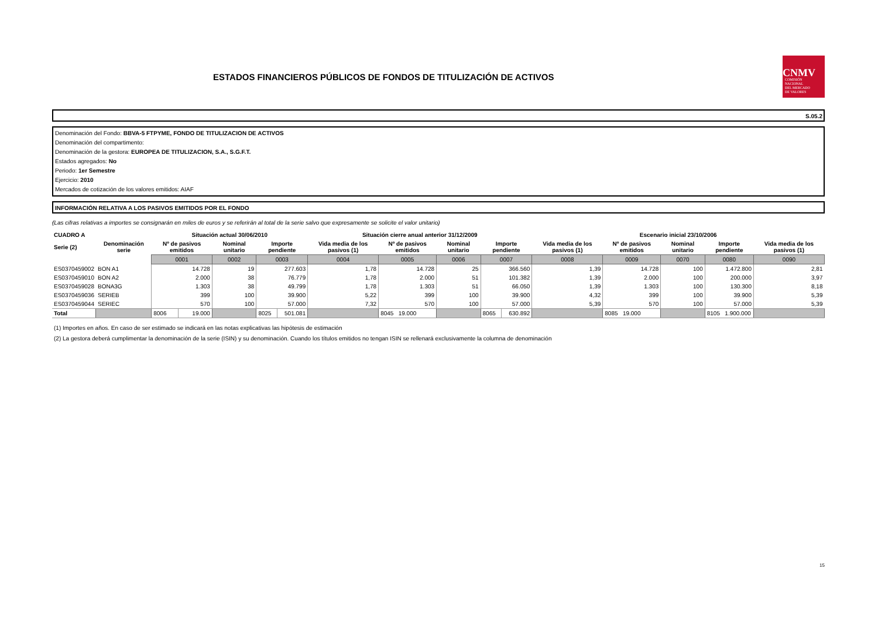ESTADOS FINANCIEROS PÚBLICOS DE FONDOS DE TITULIZACIÓN DE ACTIVOS
CNMV
COMISIÓN
NACIONAL
DEL MERCADO
DE VALORES
S.05.2
Denominación del Fondo: BBVA-5 FTPYME, FONDO DE TITULIZACION DE ACTIVOS
Denominación del compartimento:
Denominación de la gestora: EUROPEA DE TITULIZACION, S.A., S.G.F.T.
Estados agregados: No
Periodo: 1er Semestre
Ejercicio: 2010
Mercados de cotización de los valores emitidos: AIAF
INFORMACIÓN RELATIVA A LOS PASIVOS EMITIDOS POR EL FONDO
(Las cifras relativas a importes se consignarán en miles de euros y se referirán al total de la serie salvo que expresamente se solicite el valor unitario)
| CUADRO A | | Situación actual 30/06/2010 | | | | | Situación cierre anual anterior 31/12/2009 | | | | | Escenario inicial 23/10/2006 | | | | |
| --- | --- | --- | --- | --- | --- | --- | --- | --- | --- | --- | --- | --- | --- | --- | --- | --- |
| Serie (2) | Denominación serie | Nº de pasivos emitidos | | Nominal unitario | Importe pendiente | | Vida media de los pasivos (1) | Nº de pasivos emitidos | Nominal unitario | Importe pendiente | | Vida media de los pasivos (1) | Nº de pasivos emitidos | Nominal unitario | Importe pendiente | Vida media de los pasivos (1) |
| | | 0001 | | 0002 | 0003 | | 0004 | 0005 | 0006 | 0007 | | 0008 | 0009 | 0070 | 0080 | 0090 |
| ES0370459002 | BON A1 | 14.728 | | 19 | 277.603 | | 1,78 | 14.728 | 25 | 366.560 | | 1,39 | 14.728 | 100 | 1.472.800 | 2,81 |
| ES0370459010 | BON A2 | 2.000 | | 38 | 76.779 | | 1,78 | 2.000 | 51 | 101.382 | | 1,39 | 2.000 | 100 | 200.000 | 3,97 |
| ES0370459028 | BONA3G | 1.303 | | 38 | 49.799 | | 1,78 | 1.303 | 51 | 66.050 | | 1,39 | 1.303 | 100 | 130.300 | 8,18 |
| ES0370459036 | SERIEB | 399 | | 100 | 39.900 | | 5,22 | 399 | 100 | 39.900 | | 4,32 | 399 | 100 | 39.900 | 5,39 |
| ES0370459044 | SERIEC | 570 | | 100 | 57.000 | | 7,32 | 570 | 100 | 57.000 | | 5,39 | 570 | 100 | 57.000 | 5,39 |
| Total | | 8006 | 19.000 | | 8025 | 501.081 | | 8045 19.000 | | 8065 | 630.892 | | 8085 19.000 | | 8105 1.900.000 | |
(1) Importes en años. En caso de ser estimado se indicará en las notas explicativas las hipótesis de estimación
(2) La gestora deberá cumplimentar la denominación de la serie (ISIN) y su denominación. Cuando los títulos emitidos no tengan ISIN se rellenará exclusivamente la columna de denominación
15